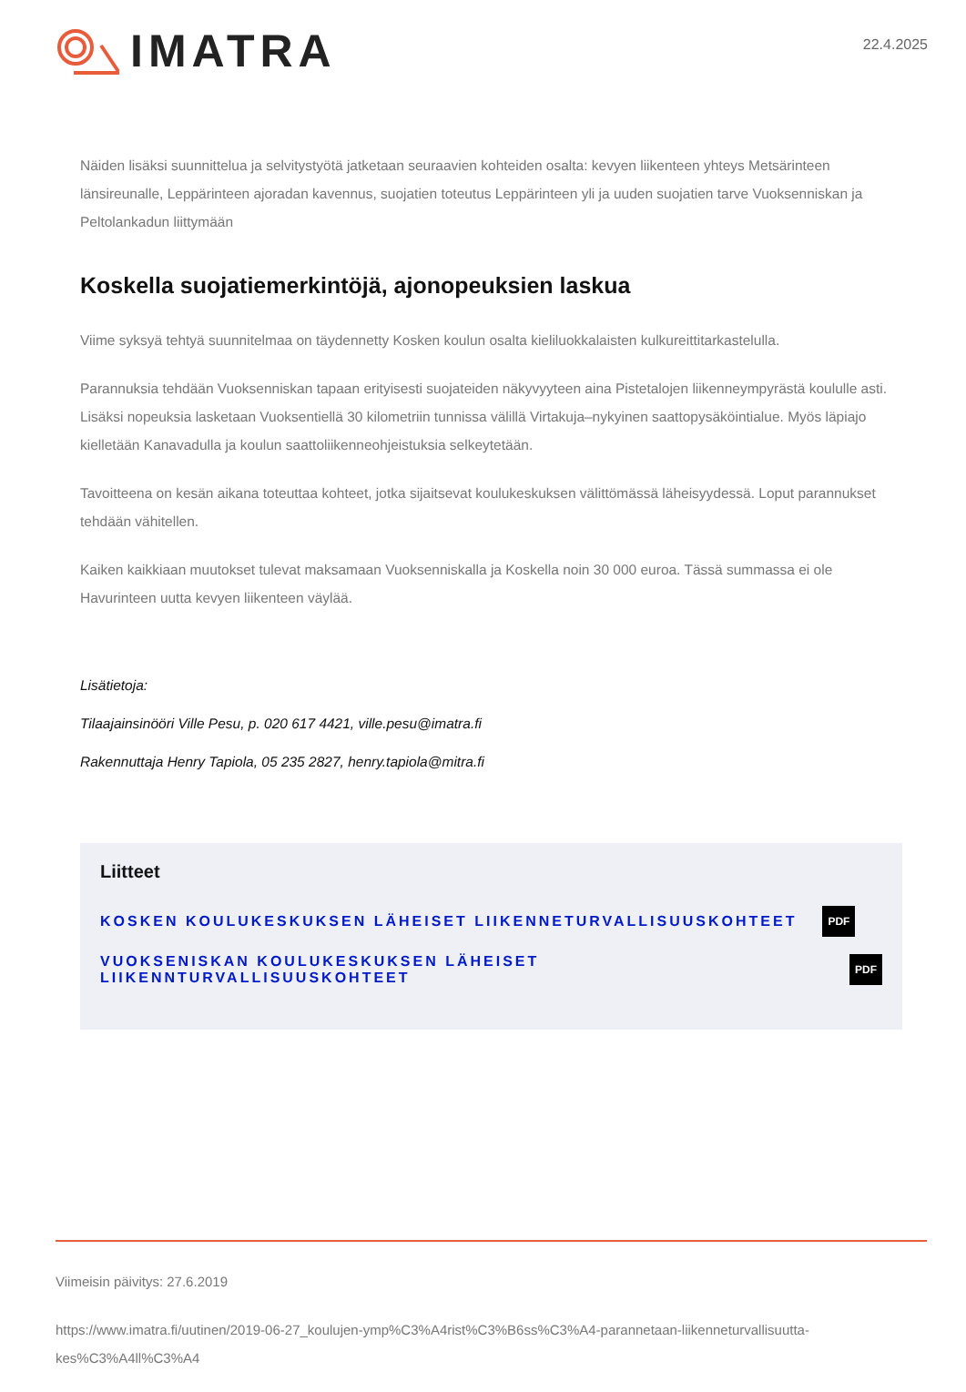IMATRA
22.4.2025
Näiden lisäksi suunnittelua ja selvitystyötä jatketaan seuraavien kohteiden osalta: kevyen liikenteen yhteys Metsärinteen länsireunalle, Leppärinteen ajoradan kavennus, suojatien toteutus Leppärinteen yli ja uuden suojatien tarve Vuoksenniskan ja Peltolankadun liittymään
Koskella suojatiemerkintöjä, ajonopeuksien laskua
Viime syksyä tehtyä suunnitelmaa on täydennetty Kosken koulun osalta kieliluokkalaisten kulkureittitarkastelulla.
Parannuksia tehdään Vuoksenniskan tapaan erityisesti suojateiden näkyvyyteen aina Pistetalojen liikenneympyrästä koululle asti. Lisäksi nopeuksia lasketaan Vuoksentiellä 30 kilometriin tunnissa välillä Virtakuja–nykyinen saattopysäköintialue. Myös läpiajo kielletään Kanavadulla ja koulun saattoliikenneohjeistuksia selkeytetään.
Tavoitteena on kesän aikana toteuttaa kohteet, jotka sijaitsevat koulukeskuksen välittömässä läheisyydessä. Loput parannukset tehdään vähitellen.
Kaiken kaikkiaan muutokset tulevat maksamaan Vuoksenniskalla ja Koskella noin 30 000 euroa. Tässä summassa ei ole Havurinteen uutta kevyen liikenteen väylää.
Lisätietoja:
Tilaajainsinööri Ville Pesu, p. 020 617 4421, ville.pesu@imatra.fi
Rakennuttaja Henry Tapiola, 05 235 2827, henry.tapiola@mitra.fi
Liitteet
KOSKEN KOULUKESKUKSEN LÄHEISET LIIKENNETURVALLISUUSKOHTEET PDF
VUOKSENISKAN KOULUKESKUKSEN LÄHEISET LIIKENNTURVALLISUUSKOHTEET PDF
Viimeisin päivitys: 27.6.2019
https://www.imatra.fi/uutinen/2019-06-27_koulujen-ymp%C3%A4rist%C3%B6ss%C3%A4-parannetaan-liikenneturvallisuutta-kes%C3%A4ll%C3%A4